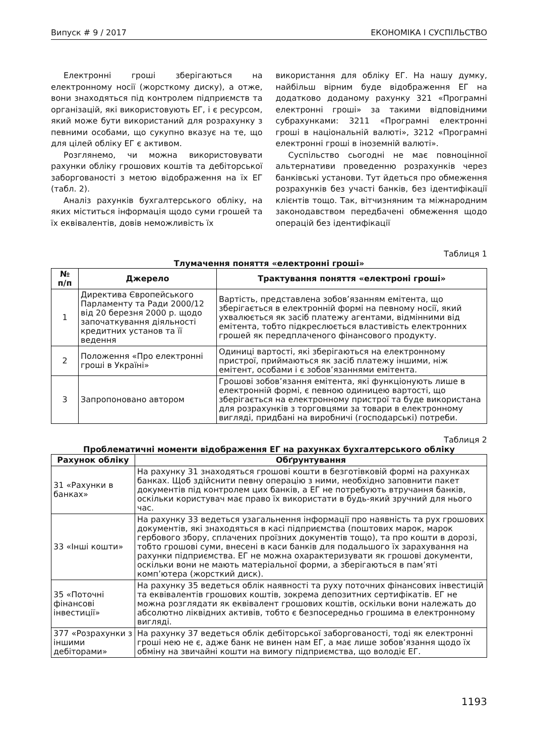Випуск # 9 / 2017 ЕКОНОМІКА І СУСПІЛЬСТВО
Електронні гроші зберігаються на електронному носії (жорсткому диску), а отже, вони знаходяться під контролем підприємств та організацій, які використовують ЕГ, і є ресурсом, який може бути використаний для розрахунку з певними особами, що сукупно вказує на те, що для цілей обліку ЕГ є активом.
Розглянемо, чи можна використовувати рахунки обліку грошових коштів та дебіторської заборгованості з метою відображення на їх ЕГ (табл. 2).
Аналіз рахунків бухгалтерського обліку, на яких міститься інформація щодо суми грошей та їх еквівалентів, довів неможливість їх
використання для обліку ЕГ. На нашу думку, найбільш вірним буде відображення ЕГ на додатково доданому рахунку 321 «Програмні електронні гроші» за такими відповідними субрахунками: 3211 «Програмні електронні гроші в національній валюті», 3212 «Програмні електронні гроші в іноземній валюті».
Суспільство сьогодні не має повноцінної альтернативи проведенню розрахунків через банківські установи. Тут йдеться про обмеження розрахунків без участі банків, без ідентифікації клієнтів тощо. Так, вітчизняним та міжнародним законодавством передбачені обмеження щодо операцій без ідентифікації
Таблиця 1
Тлумачення поняття «електронні гроші»
| № п/п | Джерело | Трактування поняття «електроні гроші» |
| --- | --- | --- |
| 1 | Директива Європейського Парламенту та Ради 2000/12 від 20 березня 2000 р. щодо започаткування діяльності кредитних установ та її ведення | Вартість, представлена зобов’язанням емітента, що зберігається в електронній формі на певному носії, який ухвалюється як засіб платежу агентами, відмінними від емітента, тобто підкреслюється властивість електронних грошей як передплаченого фінансового продукту. |
| 2 | Положення «Про електронні гроші в Україні» | Одиниці вартості, які зберігаються на електронному пристрої, приймаються як засіб платежу іншими, ніж емітент, особами і є зобов’язаннями емітента. |
| 3 | Запропоновано автором | Грошові зобов’язання емітента, які функціонують лише в електронній формі, є певною одиницею вартості, що зберігається на електронному пристрої та буде використана для розрахунків з торговцями за товари в електронному вигляді, придбані на виробничі (господарські) потреби. |
Таблиця 2
Проблематичні моменти відображення ЕГ на рахунках бухгалтерського обліку
| Рахунок обліку | Обґрунтування |
| --- | --- |
| 31 «Рахунки в банках» | На рахунку 31 знаходяться грошові кошти в безготівковій формі на рахунках банках. Щоб здійснити певну операцію з ними, необхідно заповнити пакет документів під контролем цих банків, а ЕГ не потребують втручання банків, оскільки користувач має право їх використати в будь-який зручний для нього час. |
| 33 «Інші кошти» | На рахунку 33 ведеться узагальнення інформації про наявність та рух грошових документів, які знаходяться в касі підприємства (поштових марок, марок гербового збору, сплачених проїзних документів тощо), та про кошти в дорозі, тобто грошові суми, внесені в каси банків для подальшого їх зарахування на рахунки підприємства. ЕГ не можна охарактеризувати як грошові документи, оскільки вони не мають матеріальної форми, а зберігаються в пам’яті комп’ютера (жорсткий диск). |
| 35 «Поточні фінансові інвестиції» | На рахунку 35 ведеться облік наявності та руху поточних фінансових інвестицій та еквівалентів грошових коштів, зокрема депозитних сертифікатів. ЕГ не можна розглядати як еквівалент грошових коштів, оскільки вони належать до абсолютно ліквідних активів, тобто є безпосередньо грошима в електронному вигляді. |
| 377 «Розрахунки з іншими дебіторами» | На рахунку 37 ведеться облік дебіторської заборгованості, тоді як електронні гроші нею не є, адже банк не винен нам ЕГ, а має лише зобов’язання щодо їх обміну на звичайні кошти на вимогу підприємства, що володіє ЕГ. |
1193